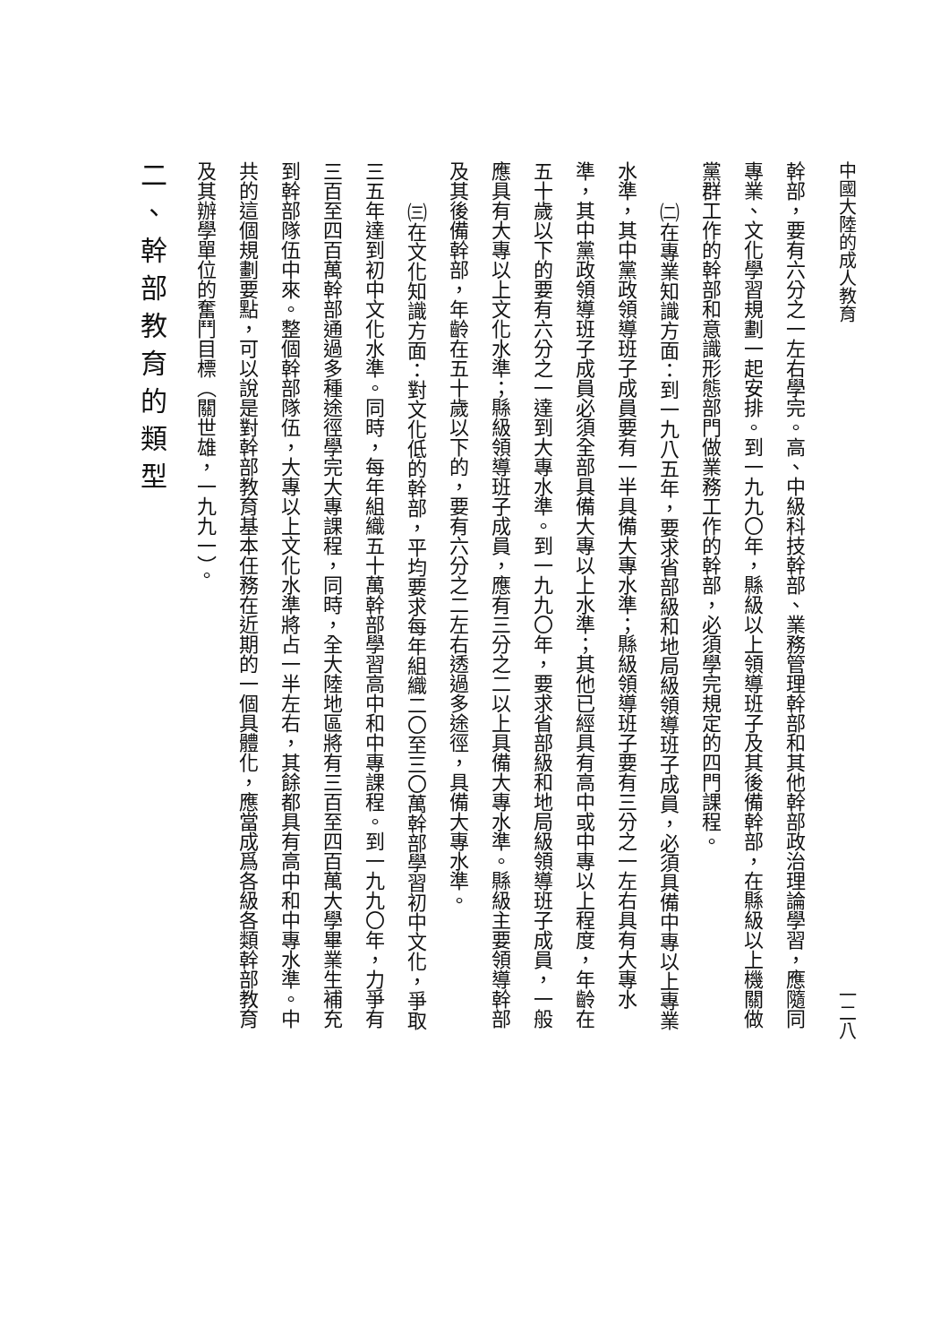中國大陸的成人教育 一二八
幹部，要有六分之一左右學完。高、中級科技幹部、業務管理幹部和其他幹部政治理論學習，應隨同
專業、文化學習規劃一起安排。到一九九〇年，縣級以上領導班子及其後備幹部，在縣級以上機關做
黨群工作的幹部和意識形態部門做業務工作的幹部，必須學完規定的四門課程。
㈡在專業知識方面：到一九八五年，要求省部級和地局級領導班子成員，必須具備中專以上專業
水準，其中黨政領導班子成員要有一半具備大專水準；縣級領導班子要有三分之一左右具有大專水
準，其中黨政領導班子成員必須全部具備大專以上水準；其他已經具有高中或中專以上程度，年齡在
五十歲以下的要有六分之一達到大專水準。到一九九〇年，要求省部級和地局級領導班子成員，一般
應具有大專以上文化水準；縣級領導班子成員，應有三分之二以上具備大專水準。縣級主要領導幹部
及其後備幹部，年齡在五十歲以下的，要有六分之二左右透過多途徑，具備大專水準。
㈢在文化知識方面：對文化低的幹部，平均要求每年組織二〇至三〇萬幹部學習初中文化，爭取
三五年達到初中文化水準。同時，每年組織五十萬幹部學習高中和中專課程。到一九九〇年，力爭有
三百至四百萬幹部通過多種途徑學完大專課程，同時，全大陸地區將有三百至四百萬大學畢業生補充
到幹部隊伍中來。整個幹部隊伍，大專以上文化水準將占一半左右，其餘都具有高中和中專水準。中
共的這個規劃要點，可以說是對幹部教育基本任務在近期的一個具體化，應當成爲各級各類幹部教育
及其辦學單位的奮鬥目標（關世雄，一九九一）。
二、幹部教育的類型